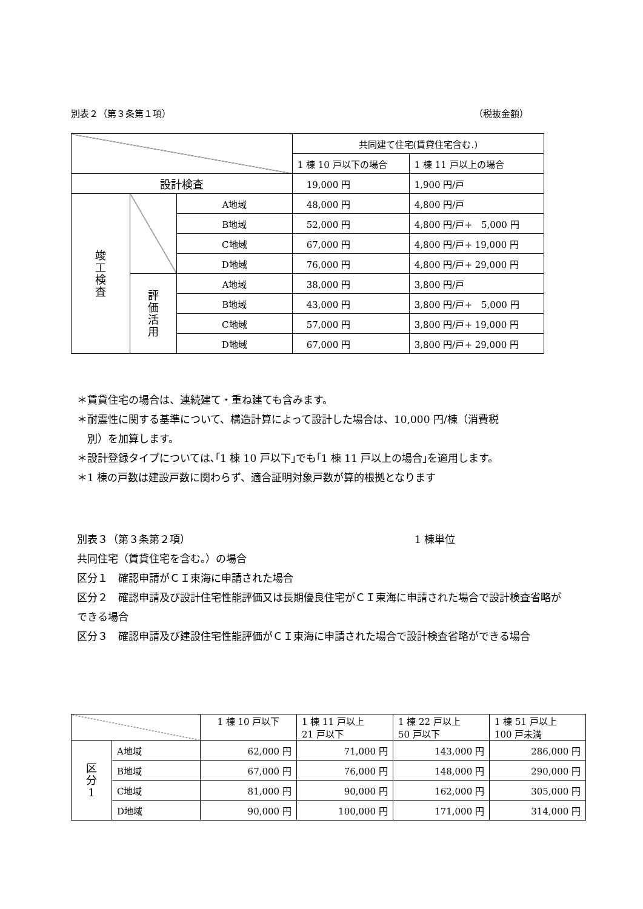別表２（第３条第１項） （税抜金額）
| | | | 共同建て住宅(賃貸住宅含む.) | |
| --- | --- | --- | --- | --- |
| | | | 1 棟 10 戸以下の場合 | 1 棟 11 戸以上の場合 |
| 設計検査 | | | 19,000 円 | 1,900 円/戸 |
| 竣 工 検 査 | | A地域 | 48,000 円 | 4,800 円/戸 |
| | | B地域 | 52,000 円 | 4,800 円/戸+ 5,000 円 |
| | | C地域 | 67,000 円 | 4,800 円/戸+ 19,000 円 |
| | | D地域 | 76,000 円 | 4,800 円/戸+ 29,000 円 |
| | 評 価 活 用 | A地域 | 38,000 円 | 3,800 円/戸 |
| | | B地域 | 43,000 円 | 3,800 円/戸+ 5,000 円 |
| | | C地域 | 57,000 円 | 3,800 円/戸+ 19,000 円 |
| | | D地域 | 67,000 円 | 3,800 円/戸+ 29,000 円 |
＊賃貸住宅の場合は、連続建て・重ね建ても含みます。
＊耐震性に関する基準について、構造計算によって設計した場合は、10,000 円/棟（消費税
　別）を加算します。
＊設計登録タイプについては､｢1 棟 10 戸以下｣でも｢1 棟 11 戸以上の場合｣を適用します。
＊1 棟の戸数は建設戸数に関わらず、適合証明対象戸数が算的根拠となります
別表３（第３条第２項） 1 棟単位
共同住宅（賃貸住宅を含む｡）の場合
区分１　確認申請がＣＩ東海に申請された場合
区分２　確認申請及び設計住宅性能評価又は長期優良住宅がＣＩ東海に申請された場合で設計検査省略ができる場合
区分３　確認申請及び建設住宅性能評価がＣＩ東海に申請された場合で設計検査省略ができる場合
| | | 1 棟 10 戸以下 | 1 棟 11 戸以上 21 戸以下 | 1 棟 22 戸以上 50 戸以下 | 1 棟 51 戸以上 100 戸未満 |
| --- | --- | --- | --- | --- | --- |
| 区 分 1 | A地域 | 62,000 円 | 71,000 円 | 143,000 円 | 286,000 円 |
| | B地域 | 67,000 円 | 76,000 円 | 148,000 円 | 290,000 円 |
| | C地域 | 81,000 円 | 90,000 円 | 162,000 円 | 305,000 円 |
| | D地域 | 90,000 円 | 100,000 円 | 171,000 円 | 314,000 円 |